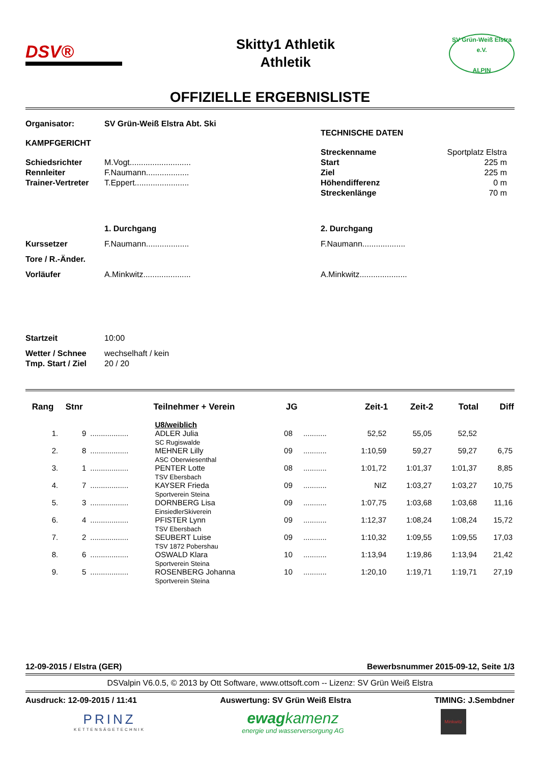DSV®
Skitty1 Athletik
Athletik
SV Grün-Weiß Elstra e.V.
ALPIN
OFFIZIELLE ERGEBNISLISTE
Organisator: SV Grün-Weiß Elstra Abt. Ski
KAMPFGERICHT
Schiedsrichter M.Vogt...........................
Rennleiter F.Naumann...................
Trainer-Vertreter T.Eppert........................
TECHNISCHE DATEN
Streckenname Sportplatz Elstra
Start 225 m
Ziel 225 m
Höhendifferenz 0 m
Streckenlänge 70 m
1. Durchgang 2. Durchgang
Kurssetzer F.Naumann................... F.Naumann...................
Tore / R.-Änder.
Vorläufer A.Minkwitz..................... A.Minkwitz.....................
Startzeit 10:00
Wetter / Schnee wechselhaft / kein
Tmp. Start / Ziel 20 / 20
| Rang | Stnr | | Teilnehmer + Verein | JG | | Zeit-1 | Zeit-2 | Total | Diff |
| --- | --- | --- | --- | --- | --- | --- | --- | --- | --- |
| | | | U8/weiblich | | | | | | |
| 1. | 9 | .................. | ADLER Julia SC Rugiswalde | 08 | ........... | 52,52 | 55,05 | 52,52 | |
| 2. | 8 | .................. | MEHNER Lilly ASC Oberwiesenthal | 09 | ........... | 1:10,59 | 59,27 | 59,27 | 6,75 |
| 3. | 1 | .................. | PENTER Lotte TSV Ebersbach | 08 | ........... | 1:01,72 | 1:01,37 | 1:01,37 | 8,85 |
| 4. | 7 | .................. | KAYSER Frieda Sportverein Steina | 09 | ........... | NIZ | 1:03,27 | 1:03,27 | 10,75 |
| 5. | 3 | .................. | DORNBERG Lisa EinsiedlerSkiverein | 09 | ........... | 1:07,75 | 1:03,68 | 1:03,68 | 11,16 |
| 6. | 4 | .................. | PFISTER Lynn TSV Ebersbach | 09 | ........... | 1:12,37 | 1:08,24 | 1:08,24 | 15,72 |
| 7. | 2 | .................. | SEUBERT Luise TSV 1872 Pobershau | 09 | ........... | 1:10,32 | 1:09,55 | 1:09,55 | 17,03 |
| 8. | 6 | .................. | OSWALD Klara Sportverein Steina | 10 | ........... | 1:13,94 | 1:19,86 | 1:13,94 | 21,42 |
| 9. | 5 | .................. | ROSENBERG Johanna Sportverein Steina | 10 | ........... | 1:20,10 | 1:19,71 | 1:19,71 | 27,19 |
12-09-2015 / Elstra (GER) Bewerbsnummer 2015-09-12, Seite 1/3
DSValpin V6.0.5, © 2013 by Ott Software, www.ottsoft.com -- Lizenz: SV Grün Weiß Elstra
Ausdruck: 12-09-2015 / 11:41 Auswertung: SV Grün Weiß Elstra TIMING: J.Sembdner
PRINZ
KETTENSÄGETECHNIK
ewag kamenz
energie und wasserversorgung AG
Minkwitz